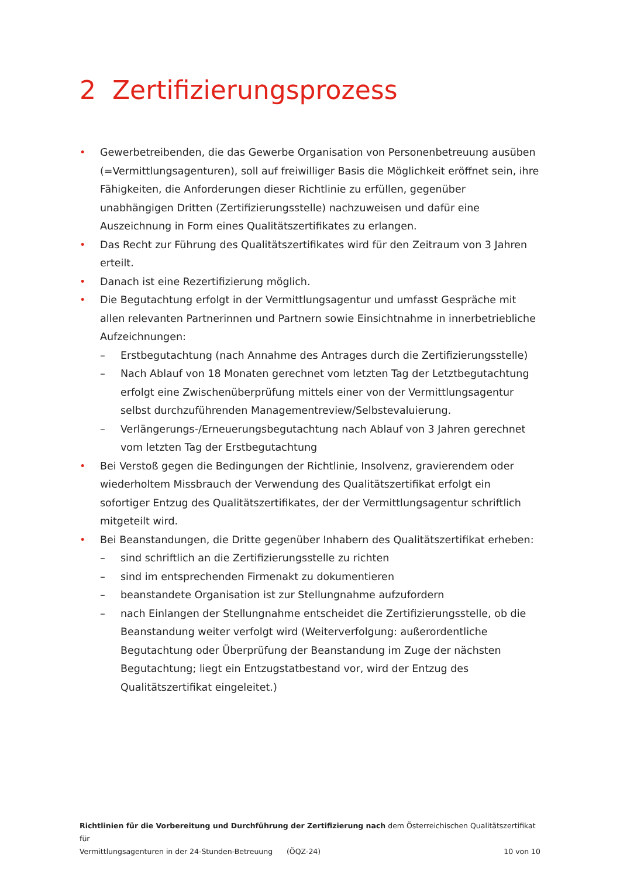2 Zertifizierungsprozess
• Gewerbetreibenden, die das Gewerbe Organisation von Personenbetreuung ausüben (=Vermittlungsagenturen), soll auf freiwilliger Basis die Möglichkeit eröffnet sein, ihre Fähigkeiten, die Anforderungen dieser Richtlinie zu erfüllen, gegenüber unabhängigen Dritten (Zertifizierungsstelle) nachzuweisen und dafür eine Auszeichnung in Form eines Qualitätszertifikates zu erlangen.
• Das Recht zur Führung des Qualitätszertifikates wird für den Zeitraum von 3 Jahren erteilt.
• Danach ist eine Rezertifizierung möglich.
• Die Begutachtung erfolgt in der Vermittlungsagentur und umfasst Gespräche mit allen relevanten Partnerinnen und Partnern sowie Einsichtnahme in innerbetriebliche Aufzeichnungen:
– Erstbegutachtung (nach Annahme des Antrages durch die Zertifizierungsstelle)
– Nach Ablauf von 18 Monaten gerechnet vom letzten Tag der Letztbegutachtung erfolgt eine Zwischenüberprüfung mittels einer von der Vermittlungsagentur selbst durchzuführenden Managementreview/Selbstevaluierung.
– Verlängerungs-/Erneuerungsbegutachtung nach Ablauf von 3 Jahren gerechnet vom letzten Tag der Erstbegutachtung
• Bei Verstoß gegen die Bedingungen der Richtlinie, Insolvenz, gravierendem oder wiederholtem Missbrauch der Verwendung des Qualitätszertifikat erfolgt ein sofortiger Entzug des Qualitätszertifikates, der der Vermittlungsagentur schriftlich mitgeteilt wird.
• Bei Beanstandungen, die Dritte gegenüber Inhabern des Qualitätszertifikat erheben:
– sind schriftlich an die Zertifizierungsstelle zu richten
– sind im entsprechenden Firmenakt zu dokumentieren
– beanstandete Organisation ist zur Stellungnahme aufzufordern
– nach Einlangen der Stellungnahme entscheidet die Zertifizierungsstelle, ob die Beanstandung weiter verfolgt wird (Weiterverfolgung: außerordentliche Begutachtung oder Überprüfung der Beanstandung im Zuge der nächsten Begutachtung; liegt ein Entzugstatbestand vor, wird der Entzug des Qualitätszertifikat eingeleitet.)
Richtlinien für die Vorbereitung und Durchführung der Zertifizierung nach dem Österreichischen Qualitätszertifikat für
Vermittlungsagenturen in der 24-Stunden-Betreuung (ÖQZ-24) 10 von 10